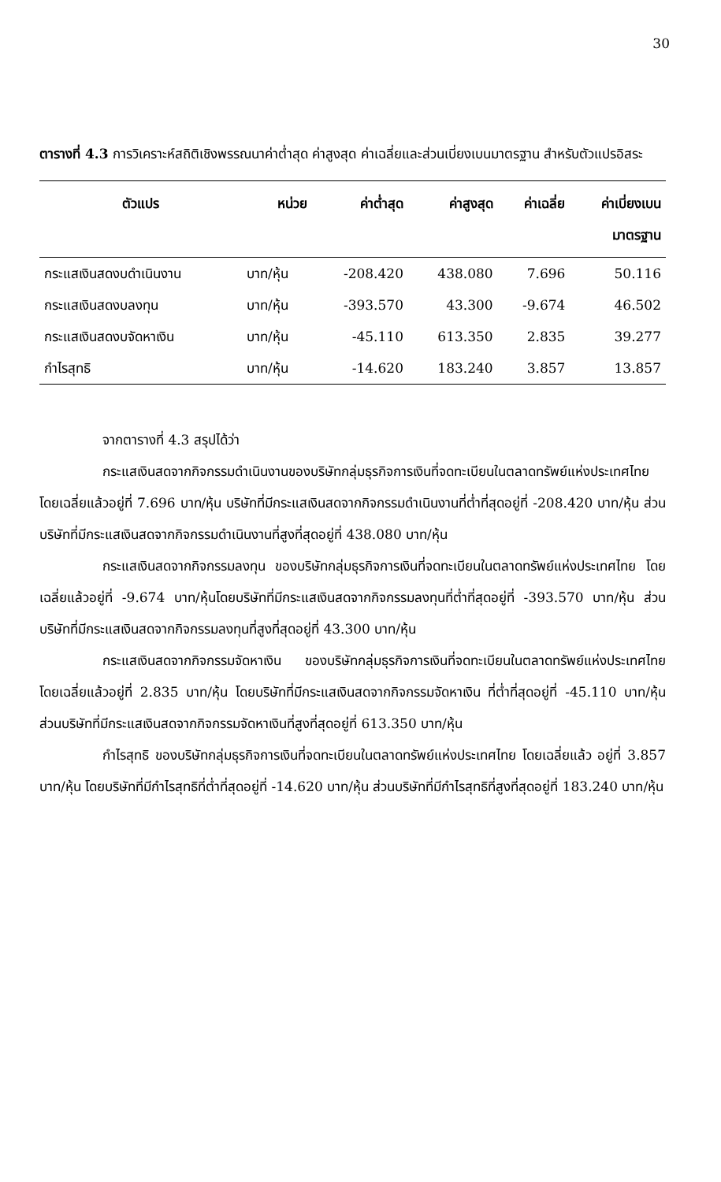30
ตารางที่ 4.3 การวิเคราะห์สถิติเชิงพรรณนาค่าต่ำสุด ค่าสูงสุด ค่าเฉลี่ยและส่วนเบี่ยงเบนมาตรฐาน สำหรับตัวแปรอิสระ
| ตัวแปร | หน่วย | ค่าต่ำสุด | ค่าสูงสุด | ค่าเฉลี่ย | ค่าเบี่ยงเบน มาตรฐาน |
| --- | --- | --- | --- | --- | --- |
| กระแสเงินสดงบดำเนินงาน | บาท/หุ้น | -208.420 | 438.080 | 7.696 | 50.116 |
| กระแสเงินสดงบลงทุน | บาท/หุ้น | -393.570 | 43.300 | -9.674 | 46.502 |
| กระแสเงินสดงบจัดหาเงิน | บาท/หุ้น | -45.110 | 613.350 | 2.835 | 39.277 |
| กำไรสุทธิ | บาท/หุ้น | -14.620 | 183.240 | 3.857 | 13.857 |
จากตารางที่ 4.3 สรุปได้ว่า
กระแสเงินสดจากกิจกรรมดำเนินงานของบริษัทกลุ่มธุรกิจการเงินที่จดทะเบียนในตลาดทรัพย์แห่งประเทศไทย โดยเฉลี่ยแล้วอยู่ที่ 7.696 บาท/หุ้น บริษัทที่มีกระแสเงินสดจากกิจกรรมดำเนินงานที่ต่ำที่สุดอยู่ที่ -208.420 บาท/หุ้น ส่วนบริษัทที่มีกระแสเงินสดจากกิจกรรมดำเนินงานที่สูงที่สุดอยู่ที่ 438.080 บาท/หุ้น
กระแสเงินสดจากกิจกรรมลงทุน ของบริษัทกลุ่มธุรกิจการเงินที่จดทะเบียนในตลาดทรัพย์แห่งประเทศไทย โดยเฉลี่ยแล้วอยู่ที่ -9.674 บาท/หุ้นโดยบริษัทที่มีกระแสเงินสดจากกิจกรรมลงทุนที่ต่ำที่สุดอยู่ที่ -393.570 บาท/หุ้น ส่วนบริษัทที่มีกระแสเงินสดจากกิจกรรมลงทุนที่สูงที่สุดอยู่ที่ 43.300 บาท/หุ้น
กระแสเงินสดจากกิจกรรมจัดหาเงิน ของบริษัทกลุ่มธุรกิจการเงินที่จดทะเบียนในตลาดทรัพย์แห่งประเทศไทย โดยเฉลี่ยแล้วอยู่ที่ 2.835 บาท/หุ้น โดยบริษัทที่มีกระแสเงินสดจากกิจกรรมจัดหาเงิน ที่ต่ำที่สุดอยู่ที่ -45.110 บาท/หุ้น ส่วนบริษัทที่มีกระแสเงินสดจากกิจกรรมจัดหาเงินที่สูงที่สุดอยู่ที่ 613.350 บาท/หุ้น
กำไรสุทธิ ของบริษัทกลุ่มธุรกิจการเงินที่จดทะเบียนในตลาดทรัพย์แห่งประเทศไทย โดยเฉลี่ยแล้ว อยู่ที่ 3.857 บาท/หุ้น โดยบริษัทที่มีกำไรสุทธิที่ต่ำที่สุดอยู่ที่ -14.620 บาท/หุ้น ส่วนบริษัทที่มีกำไรสุทธิที่สูงที่สุดอยู่ที่ 183.240 บาท/หุ้น